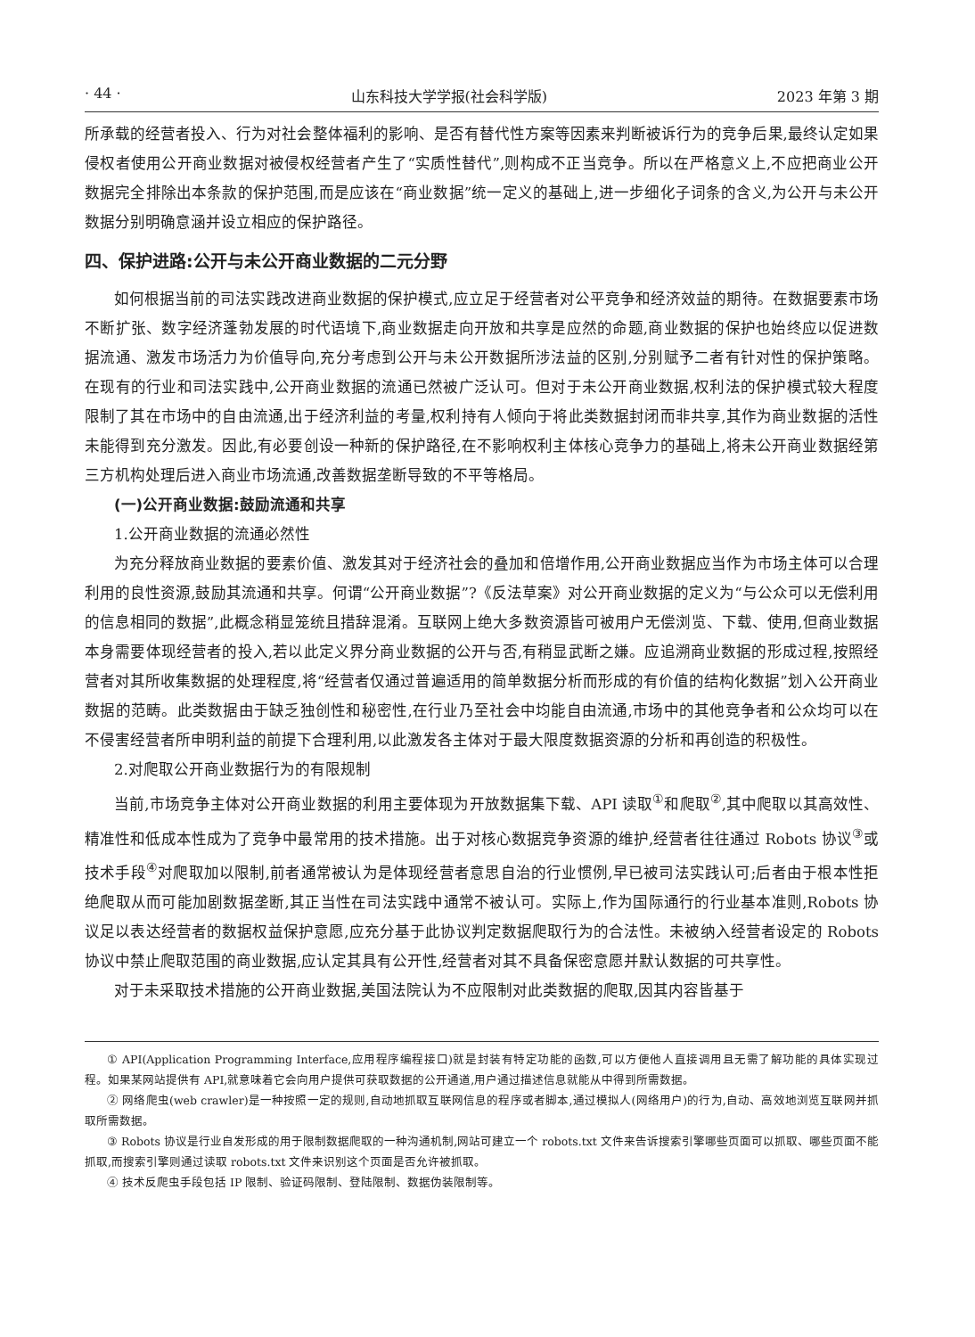· 44 · 山东科技大学学报(社会科学版) 2023 年第 3 期
所承载的经营者投入、行为对社会整体福利的影响、是否有替代性方案等因素来判断被诉行为的竞争后果,最终认定如果侵权者使用公开商业数据对被侵权经营者产生了“实质性替代”,则构成不正当竞争。所以在严格意义上,不应把商业公开数据完全排除出本条款的保护范围,而是应该在“商业数据”统一定义的基础上,进一步细化子词条的含义,为公开与未公开数据分别明确意涵并设立相应的保护路径。
四、保护进路:公开与未公开商业数据的二元分野
如何根据当前的司法实践改进商业数据的保护模式,应立足于经营者对公平竞争和经济效益的期待。在数据要素市场不断扩张、数字经济蓬勃发展的时代语境下,商业数据走向开放和共享是应然的命题,商业数据的保护也始终应以促进数据流通、激发市场活力为价值导向,充分考虑到公开与未公开数据所涉法益的区别,分别赋予二者有针对性的保护策略。在现有的行业和司法实践中,公开商业数据的流通已然被广泛认可。但对于未公开商业数据,权利法的保护模式较大程度限制了其在市场中的自由流通,出于经济利益的考量,权利持有人倾向于将此类数据封闭而非共享,其作为商业数据的活性未能得到充分激发。因此,有必要创设一种新的保护路径,在不影响权利主体核心竞争力的基础上,将未公开商业数据经第三方机构处理后进入商业市场流通,改善数据垄断导致的不平等格局。
(一)公开商业数据:鼓励流通和共享
1.公开商业数据的流通必然性
为充分释放商业数据的要素价值、激发其对于经济社会的叠加和倍增作用,公开商业数据应当作为市场主体可以合理利用的良性资源,鼓励其流通和共享。何谓“公开商业数据”?《反法草案》对公开商业数据的定义为“与公众可以无偿利用的信息相同的数据”,此概念稍显笼统且措辞混淆。互联网上绝大多数资源皆可被用户无偿浏览、下载、使用,但商业数据本身需要体现经营者的投入,若以此定义界分商业数据的公开与否,有稍显武断之嫌。应追溯商业数据的形成过程,按照经营者对其所收集数据的处理程度,将“经营者仅通过普遍适用的简单数据分析而形成的有价值的结构化数据”划入公开商业数据的范畴。此类数据由于缺乏独创性和秘密性,在行业乃至社会中均能自由流通,市场中的其他竞争者和公众均可以在不侵害经营者所申明利益的前提下合理利用,以此激发各主体对于最大限度数据资源的分析和再创造的积极性。
2.对爬取公开商业数据行为的有限规制
当前,市场竞争主体对公开商业数据的利用主要体现为开放数据集下载、API 读取<sup>①</sup>和爬取<sup>②</sup>,其中爬取以其高效性、精准性和低成本性成为了竞争中最常用的技术措施。出于对核心数据竞争资源的维护,经营者往往通过 Robots 协议<sup>③</sup>或技术手段<sup>④</sup>对爬取加以限制,前者通常被认为是体现经营者意思自治的行业惯例,早已被司法实践认可;后者由于根本性拒绝爬取从而可能加剧数据垄断,其正当性在司法实践中通常不被认可。实际上,作为国际通行的行业基本准则,Robots 协议足以表达经营者的数据权益保护意愿,应充分基于此协议判定数据爬取行为的合法性。未被纳入经营者设定的 Robots 协议中禁止爬取范围的商业数据,应认定其具有公开性,经营者对其不具备保密意愿并默认数据的可共享性。
对于未采取技术措施的公开商业数据,美国法院认为不应限制对此类数据的爬取,因其内容皆基于
① API(Application Programming Interface,应用程序编程接口)就是封装有特定功能的函数,可以方便他人直接调用且无需了解功能的具体实现过程。如果某网站提供有 API,就意味着它会向用户提供可获取数据的公开通道,用户通过描述信息就能从中得到所需数据。
② 网络爬虫(web crawler)是一种按照一定的规则,自动地抓取互联网信息的程序或者脚本,通过模拟人(网络用户)的行为,自动、高效地浏览互联网并抓取所需数据。
③ Robots 协议是行业自发形成的用于限制数据爬取的一种沟通机制,网站可建立一个 robots.txt 文件来告诉搜索引擎哪些页面可以抓取、哪些页面不能抓取,而搜索引擎则通过读取 robots.txt 文件来识别这个页面是否允许被抓取。
④ 技术反爬虫手段包括 IP 限制、验证码限制、登陆限制、数据伪装限制等。